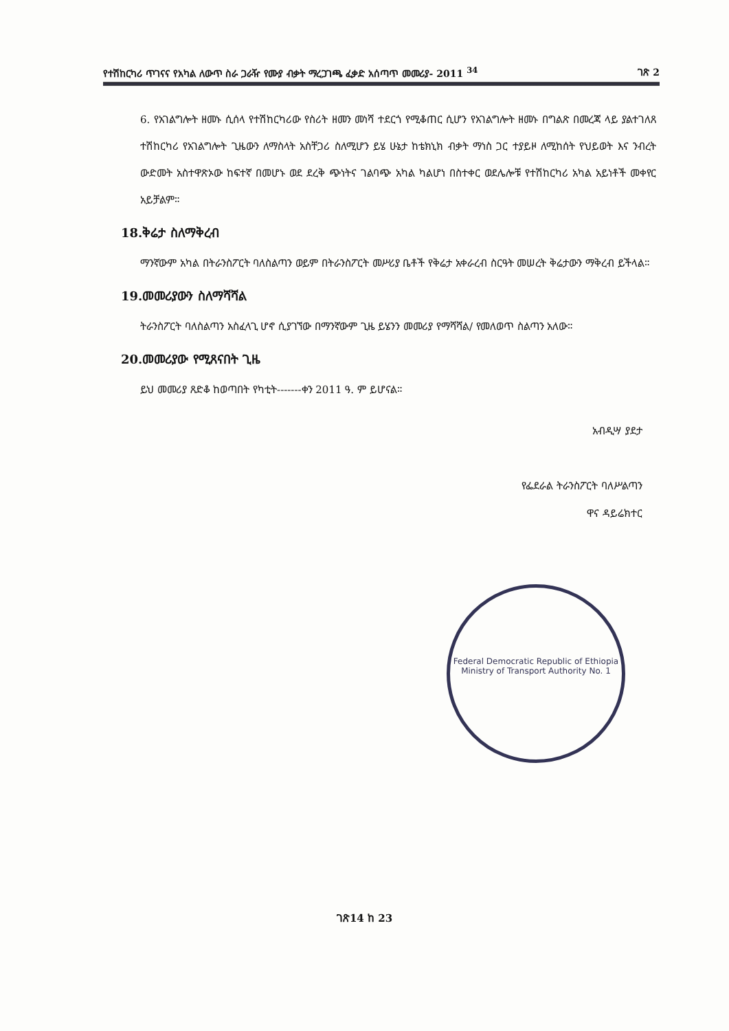የተሽከርካሪ ጥገናና የአካል ለውጥ ስራ ጋራዥ የሙያ ብቃት ማረጋገጫ ፈቃድ አሰጣጥ መመሪያ- 2011 <sup>34</sup> ገጽ 2
6. የአገልግሎት ዘመኑ ሲሰላ የተሽከርካሪው የስሪት ዘመን መነሻ ተደርጎ የሚቆጠር ሲሆን የአገልግሎት ዘመኑ በግልጽ በመረጃ ላይ ያልተገለጸ ተሽከርካሪ የአገልግሎት ጊዜውን ለማስላት አስቸጋሪ ስለሚሆን ይሄ ሁኔታ ከቴክኒክ ብቃት ማነስ ጋር ተያይዞ ለሚከሰት የህይወት እና ንብረት ውድመት አስተዋጽኦው ከፍተኛ በመሆኑ ወደ ደረቅ ጭነትና ገልባጭ አካል ካልሆነ በስተቀር ወደሌሎቹ የተሽከርካሪ አካል አይነቶች መቀየር አይቻልም።
18.ቅሬታ ስለማቅረብ
ማንኛውም አካል በትራንስፖርት ባለስልጣን ወይም በትራንስፖርት መሥሪያ ቤቶች የቅሬታ አቀራረብ ስርዓት መሠረት ቅሬታውን ማቅረብ ይችላል።
19.መመሪያውን ስለማሻሻል
ትራንስፖርት ባለስልጣን አስፈላጊ ሆኖ ሲያገኘው በማንኛውም ጊዜ ይሄንን መመሪያ የማሻሻል/ የመለወጥ ስልጣን አለው።
20.መመሪያው የሚጸናበት ጊዜ
ይህ መመሪያ ጸድቆ ከወጣበት የካቲት-------ቀን 2011 ዓ. ም ይሆናል።
አብዲሣ ያደታ
የፌደራል ትራንስፖርት ባለሥልጣን
ዋና ዳይሬክተር
Federal Democratic Republic of Ethiopia
Ministry of Transport Authority No. 1
ገጽ14 ከ 23